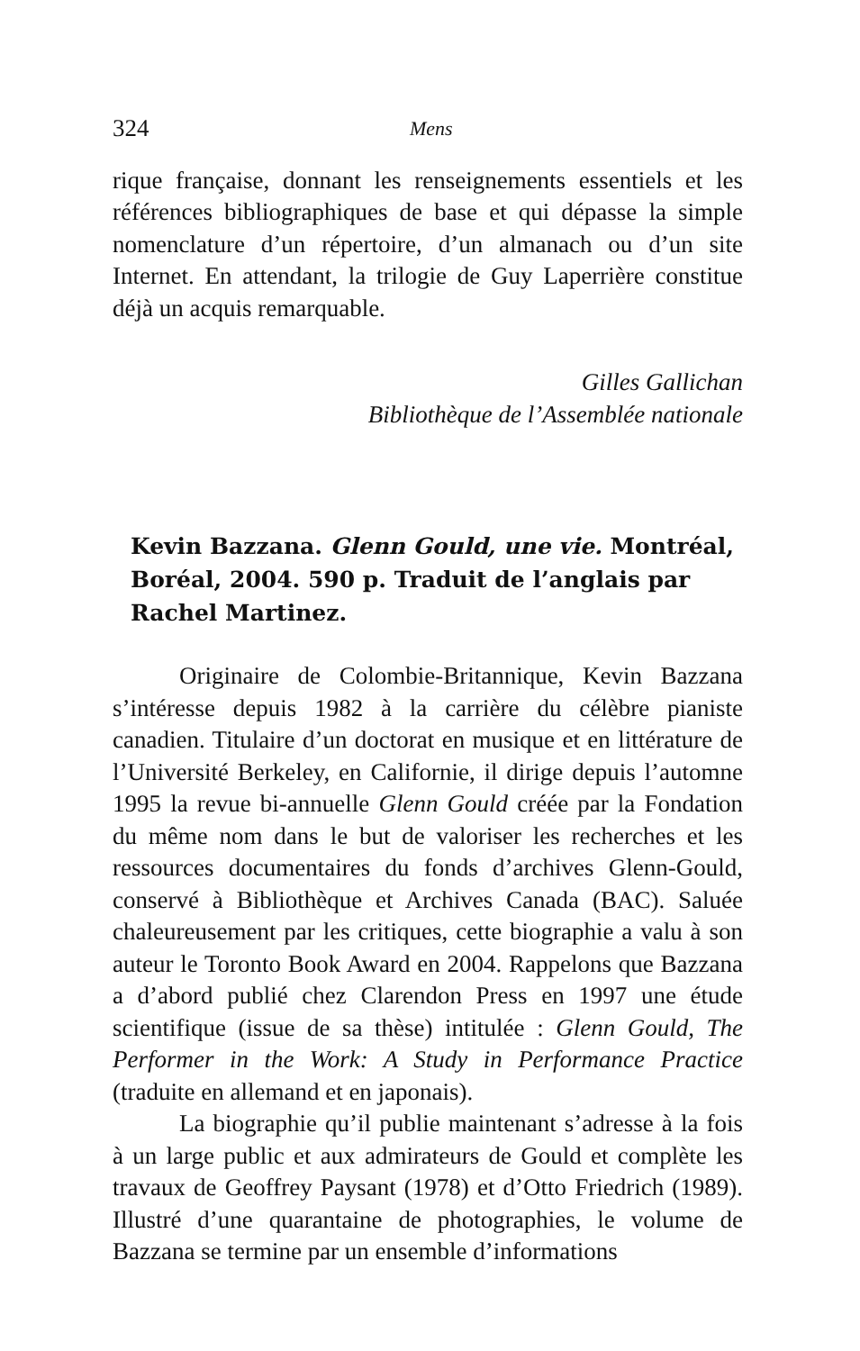324 Mens
rique française, donnant les renseignements essentiels et les références bibliographiques de base et qui dépasse la simple nomenclature d’un répertoire, d’un almanach ou d’un site Internet. En attendant, la trilogie de Guy Laperrière constitue déjà un acquis remarquable.
Gilles Gallichan
Bibliothèque de l’Assemblée nationale
Kevin Bazzana. Glenn Gould, une vie. Montréal, Boréal, 2004. 590 p. Traduit de l’anglais par Rachel Martinez.
Originaire de Colombie-Britannique, Kevin Bazzana s’intéresse depuis 1982 à la carrière du célèbre pianiste canadien. Titulaire d’un doctorat en musique et en littérature de l’Université Berkeley, en Californie, il dirige depuis l’automne 1995 la revue bi-annuelle Glenn Gould créée par la Fondation du même nom dans le but de valoriser les recherches et les ressources documentaires du fonds d’archives Glenn-Gould, conservé à Bibliothèque et Archives Canada (BAC). Saluée chaleureusement par les critiques, cette biographie a valu à son auteur le Toronto Book Award en 2004. Rappelons que Bazzana a d’abord publié chez Clarendon Press en 1997 une étude scientifique (issue de sa thèse) intitulée : Glenn Gould, The Performer in the Work: A Study in Performance Practice (traduite en allemand et en japonais).
La biographie qu’il publie maintenant s’adresse à la fois à un large public et aux admirateurs de Gould et complète les travaux de Geoffrey Paysant (1978) et d’Otto Friedrich (1989). Illustré d’une quarantaine de photographies, le volume de Bazzana se termine par un ensemble d’informations